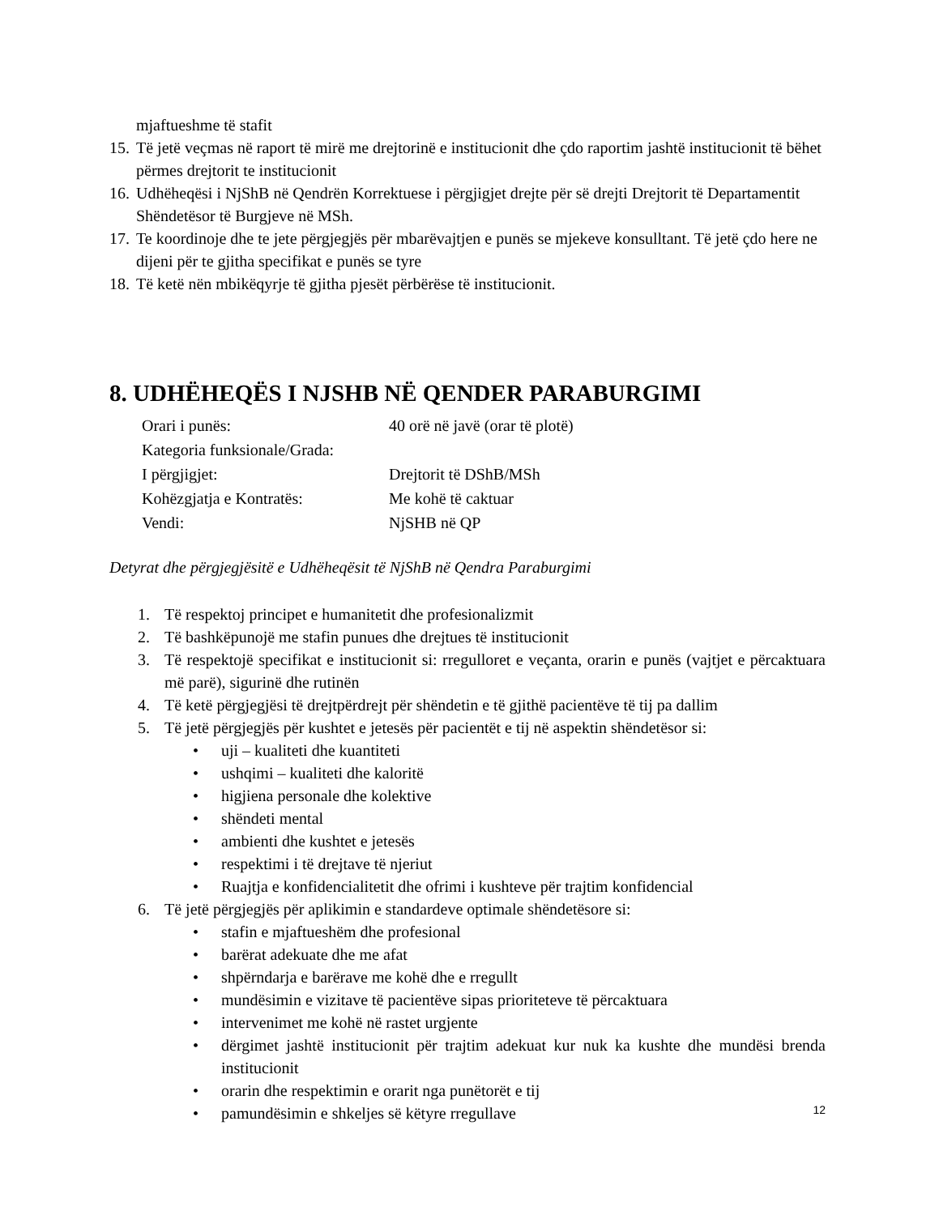mjaftueshme të stafit
15. Të jetë veçmas në raport të mirë me drejtorinë e institucionit dhe çdo raportim jashtë institucionit të bëhet përmes drejtorit te institucionit
16. Udhëheqësi i NjShB në Qendrën Korrektuese i përgjigjet drejte për së drejti Drejtorit të Departamentit Shëndetësor të Burgjeve në MSh.
17. Te koordinoje dhe te jete përgjegjës për mbarëvajtjen e punës se mjekeve konsulltant. Të jetë çdo here ne dijeni për te gjitha specifikat e punës se tyre
18. Të ketë nën mbikëqyrje të gjitha pjesët përbërëse të institucionit.
8. UDHËHEQËS I NJSHB NË QENDER PARABURGIMI
Orari i punës: 40 orë në javë (orar të plotë)
Kategoria funksionale/Grada:
I përgjigjet: Drejtorit të DShB/MSh
Kohëzgjatja e Kontratës: Me kohë të caktuar
Vendi: NjSHB në QP
Detyrat dhe përgjegjësitë e Udhëheqësit të NjShB në Qendra Paraburgimi
1. Të respektoj principet e humanitetit dhe profesionalizmit
2. Të bashkëpunojë me stafin punues dhe drejtues të institucionit
3. Të respektojë specifikat e institucionit si: rregulloret e veçanta, orarin e punës (vajtjet e përcaktuara më parë), sigurinë dhe rutinën
4. Të ketë përgjegjësi të drejtpërdrejt për shëndetin e të gjithë pacientëve të tij pa dallim
5. Të jetë përgjegjës për kushtet e jetesës për pacientët e tij në aspektin shëndetësor si:
• uji – kualiteti dhe kuantiteti
• ushqimi – kualiteti dhe kaloritë
• higjiena personale dhe kolektive
• shëndeti mental
• ambienti dhe kushtet e jetesës
• respektimi i të drejtave të njeriut
• Ruajtja e konfidencialitetit dhe ofrimi i kushteve për trajtim konfidencial
6. Të jetë përgjegjës për aplikimin e standardeve optimale shëndetësore si:
• stafin e mjaftueshëm dhe profesional
• barërat adekuate dhe me afat
• shpërndarja e barërave me kohë dhe e rregullt
• mundësimin e vizitave të pacientëve sipas prioriteteve të përcaktuara
• intervenimet me kohë në rastet urgjente
• dërgimet jashtë institucionit për trajtim adekuat kur nuk ka kushte dhe mundësi brenda institucionit
• orarin dhe respektimin e orarit nga punëtorët e tij
• pamundësimin e shkeljes së këtyre rregullave
12